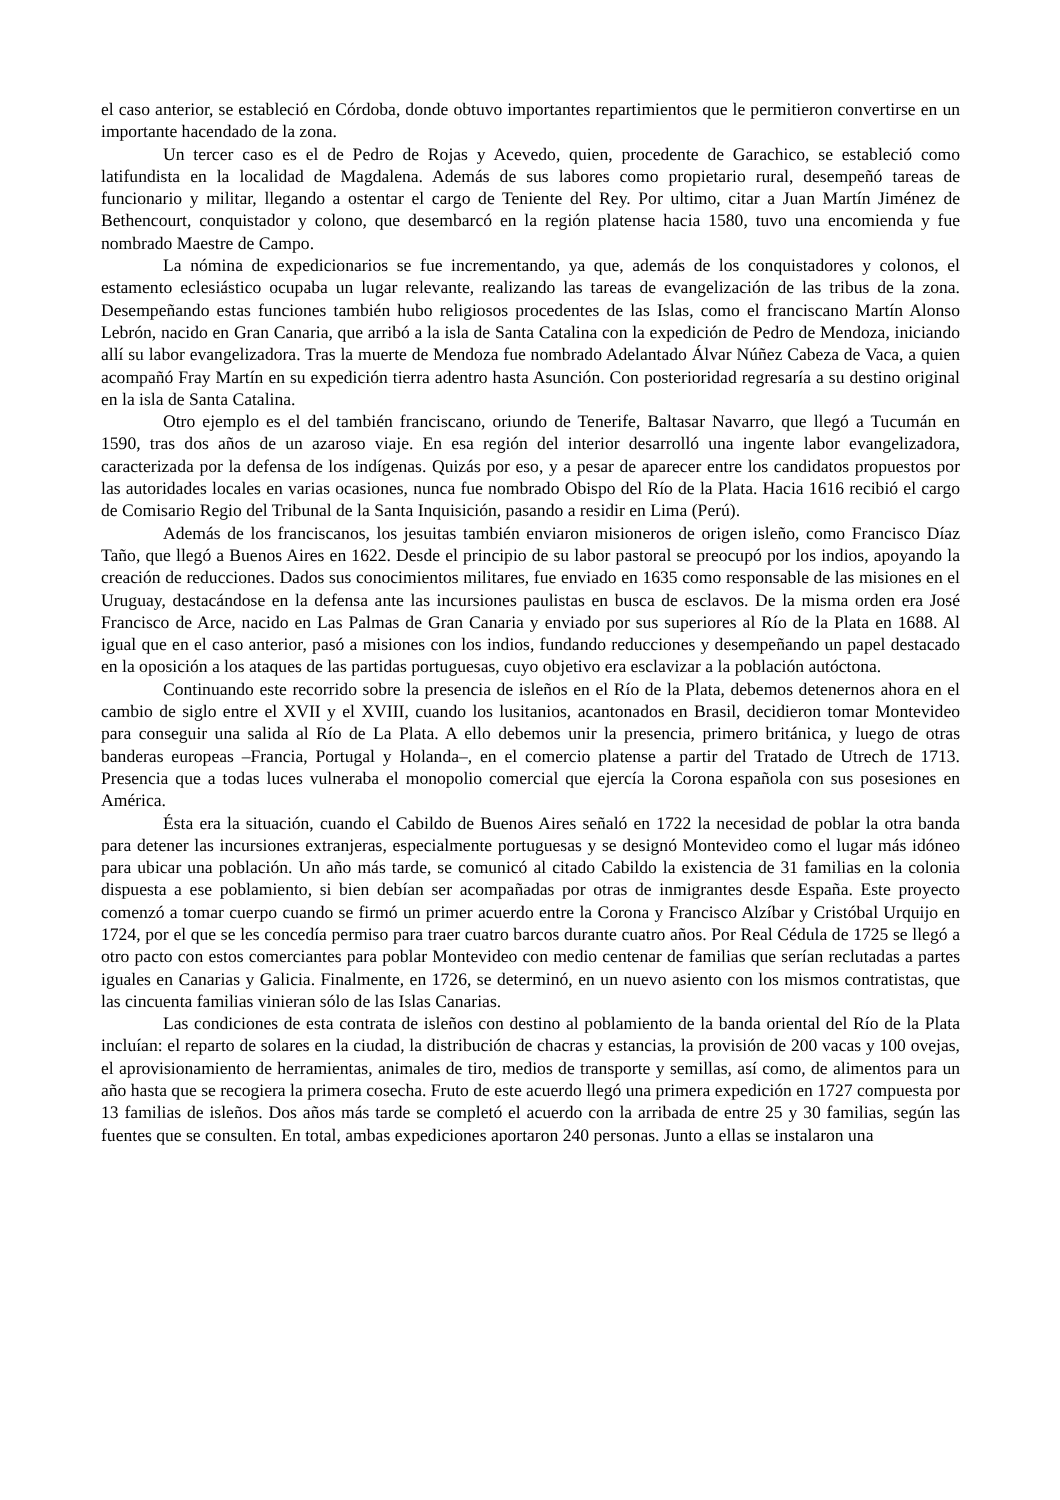el caso anterior, se estableció en Córdoba, donde obtuvo importantes repartimientos que le permitieron convertirse en un importante hacendado de la zona.
Un tercer caso es el de Pedro de Rojas y Acevedo, quien, procedente de Garachico, se estableció como latifundista en la localidad de Magdalena. Además de sus labores como propietario rural, desempeñó tareas de funcionario y militar, llegando a ostentar el cargo de Teniente del Rey. Por ultimo, citar a Juan Martín Jiménez de Bethencourt, conquistador y colono, que desembarcó en la región platense hacia 1580, tuvo una encomienda y fue nombrado Maestre de Campo.
La nómina de expedicionarios se fue incrementando, ya que, además de los conquistadores y colonos, el estamento eclesiástico ocupaba un lugar relevante, realizando las tareas de evangelización de las tribus de la zona. Desempeñando estas funciones también hubo religiosos procedentes de las Islas, como el franciscano Martín Alonso Lebrón, nacido en Gran Canaria, que arribó a la isla de Santa Catalina con la expedición de Pedro de Mendoza, iniciando allí su labor evangelizadora. Tras la muerte de Mendoza fue nombrado Adelantado Álvar Núñez Cabeza de Vaca, a quien acompañó Fray Martín en su expedición tierra adentro hasta Asunción. Con posterioridad regresaría a su destino original en la isla de Santa Catalina.
Otro ejemplo es el del también franciscano, oriundo de Tenerife, Baltasar Navarro, que llegó a Tucumán en 1590, tras dos años de un azaroso viaje. En esa región del interior desarrolló una ingente labor evangelizadora, caracterizada por la defensa de los indígenas. Quizás por eso, y a pesar de aparecer entre los candidatos propuestos por las autoridades locales en varias ocasiones, nunca fue nombrado Obispo del Río de la Plata. Hacia 1616 recibió el cargo de Comisario Regio del Tribunal de la Santa Inquisición, pasando a residir en Lima (Perú).
Además de los franciscanos, los jesuitas también enviaron misioneros de origen isleño, como Francisco Díaz Taño, que llegó a Buenos Aires en 1622. Desde el principio de su labor pastoral se preocupó por los indios, apoyando la creación de reducciones. Dados sus conocimientos militares, fue enviado en 1635 como responsable de las misiones en el Uruguay, destacándose en la defensa ante las incursiones paulistas en busca de esclavos. De la misma orden era José Francisco de Arce, nacido en Las Palmas de Gran Canaria y enviado por sus superiores al Río de la Plata en 1688. Al igual que en el caso anterior, pasó a misiones con los indios, fundando reducciones y desempeñando un papel destacado en la oposición a los ataques de las partidas portuguesas, cuyo objetivo era esclavizar a la población autóctona.
Continuando este recorrido sobre la presencia de isleños en el Río de la Plata, debemos detenernos ahora en el cambio de siglo entre el XVII y el XVIII, cuando los lusitanios, acantonados en Brasil, decidieron tomar Montevideo para conseguir una salida al Río de La Plata. A ello debemos unir la presencia, primero británica, y luego de otras banderas europeas –Francia, Portugal y Holanda–, en el comercio platense a partir del Tratado de Utrech de 1713. Presencia que a todas luces vulneraba el monopolio comercial que ejercía la Corona española con sus posesiones en América.
Ésta era la situación, cuando el Cabildo de Buenos Aires señaló en 1722 la necesidad de poblar la otra banda para detener las incursiones extranjeras, especialmente portuguesas y se designó Montevideo como el lugar más idóneo para ubicar una población. Un año más tarde, se comunicó al citado Cabildo la existencia de 31 familias en la colonia dispuesta a ese poblamiento, si bien debían ser acompañadas por otras de inmigrantes desde España. Este proyecto comenzó a tomar cuerpo cuando se firmó un primer acuerdo entre la Corona y Francisco Alzíbar y Cristóbal Urquijo en 1724, por el que se les concedía permiso para traer cuatro barcos durante cuatro años. Por Real Cédula de 1725 se llegó a otro pacto con estos comerciantes para poblar Montevideo con medio centenar de familias que serían reclutadas a partes iguales en Canarias y Galicia. Finalmente, en 1726, se determinó, en un nuevo asiento con los mismos contratistas, que las cincuenta familias vinieran sólo de las Islas Canarias.
Las condiciones de esta contrata de isleños con destino al poblamiento de la banda oriental del Río de la Plata incluían: el reparto de solares en la ciudad, la distribución de chacras y estancias, la provisión de 200 vacas y 100 ovejas, el aprovisionamiento de herramientas, animales de tiro, medios de transporte y semillas, así como, de alimentos para un año hasta que se recogiera la primera cosecha. Fruto de este acuerdo llegó una primera expedición en 1727 compuesta por 13 familias de isleños. Dos años más tarde se completó el acuerdo con la arribada de entre 25 y 30 familias, según las fuentes que se consulten. En total, ambas expediciones aportaron 240 personas. Junto a ellas se instalaron una